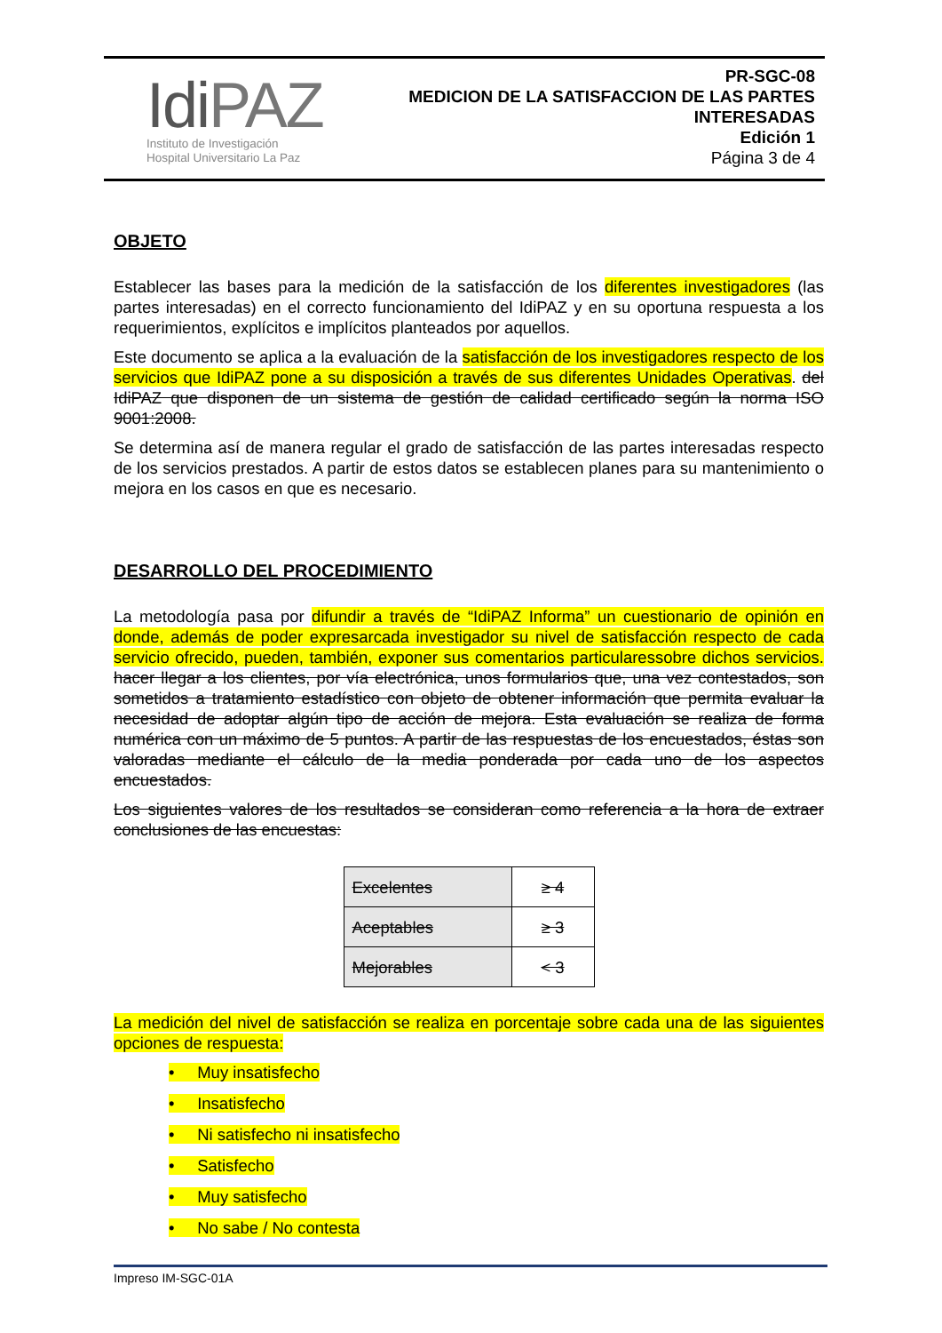Idi PAZ
Instituto de Investigación
Hospital Universitario La Paz
PR-SGC-08
MEDICION DE LA SATISFACCION DE LAS PARTES
INTERESADAS
Edición 1
Página 3 de 4
OBJETO
Establecer las bases para la medición de la satisfacción de los diferentes investigadores (las partes interesadas) en el correcto funcionamiento del IdiPAZ y en su oportuna respuesta a los requerimientos, explícitos e implícitos planteados por aquellos.
Este documento se aplica a la evaluación de la satisfacción de los investigadores respecto de los servicios que IdiPAZ pone a su disposición a través de sus diferentes Unidades Operativas. del IdiPAZ que disponen de un sistema de gestión de calidad certificado según la norma ISO 9001:2008.
Se determina así de manera regular el grado de satisfacción de las partes interesadas respecto de los servicios prestados. A partir de estos datos se establecen planes para su mantenimiento o mejora en los casos en que es necesario.
DESARROLLO DEL PROCEDIMIENTO
La metodología pasa por difundir a través de “IdiPAZ Informa” un cuestionario de opinión en donde, además de poder expresarcada investigador su nivel de satisfacción respecto de cada servicio ofrecido, pueden, también, exponer sus comentarios particularessobre dichos servicios. hacer llegar a los clientes, por vía electrónica, unos formularios que, una vez contestados, son sometidos a tratamiento estadístico con objeto de obtener información que permita evaluar la necesidad de adoptar algún tipo de acción de mejora. Esta evaluación se realiza de forma numérica con un máximo de 5 puntos. A partir de las respuestas de los encuestados, éstas son valoradas mediante el cálculo de la media ponderada por cada uno de los aspectos encuestados.
Los siguientes valores de los resultados se consideran como referencia a la hora de extraer conclusiones de las encuestas:
| Excelentes | ≥ 4 |
| Aceptables | ≥ 3 |
| Mejorables | < 3 |
La medición del nivel de satisfacción se realiza en porcentaje sobre cada una de las siguientes opciones de respuesta:
• Muy insatisfecho
• Insatisfecho
• Ni satisfecho ni insatisfecho
• Satisfecho
• Muy satisfecho
• No sabe / No contesta
Impreso IM-SGC-01A